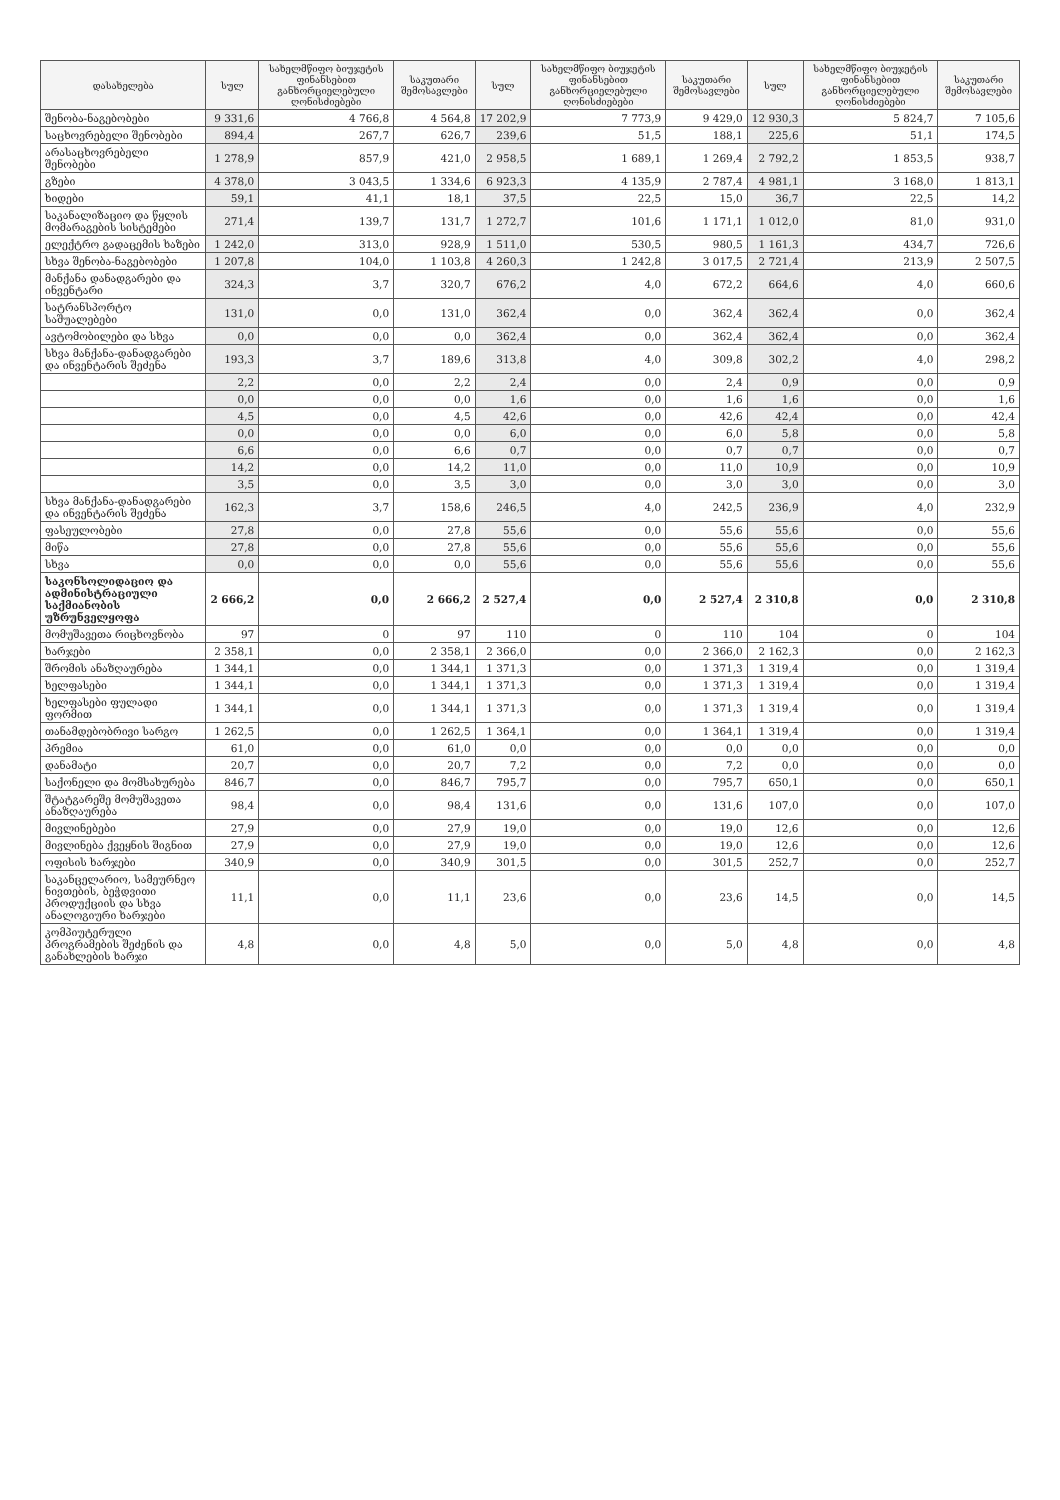| დასახელება | სულ | სახელმწიფო ბიუჯეტის ფინანსებით განხორციელებული ღონისძიებები | საკუთარი შემოსავლები | სულ | სახელმწიფო ბიუჯეტის ფინანსებით განხორციელებული ღონისძიებები | საკუთარი შემოსავლები | სულ | სახელმწიფო ბიუჯეტის ფინანსებით განხორციელებული ღონისძიებები | საკუთარი შემოსავლები |
| --- | --- | --- | --- | --- | --- | --- | --- | --- | --- |
| შენობა-ნაგებობები | 9 331,6 | 4 766,8 | 4 564,8 | 17 202,9 | 7 773,9 | 9 429,0 | 12 930,3 | 5 824,7 | 7 105,6 |
| საცხოვრებელი შენობები | 894,4 | 267,7 | 626,7 | 239,6 | 51,5 | 188,1 | 225,6 | 51,1 | 174,5 |
| არასაცხოვრებელი შენობები | 1 278,9 | 857,9 | 421,0 | 2 958,5 | 1 689,1 | 1 269,4 | 2 792,2 | 1 853,5 | 938,7 |
| გზები | 4 378,0 | 3 043,5 | 1 334,6 | 6 923,3 | 4 135,9 | 2 787,4 | 4 981,1 | 3 168,0 | 1 813,1 |
| ხიდები | 59,1 | 41,1 | 18,1 | 37,5 | 22,5 | 15,0 | 36,7 | 22,5 | 14,2 |
| საკანალიზაციო და წყლის მომარაგების სისტემები | 271,4 | 139,7 | 131,7 | 1 272,7 | 101,6 | 1 171,1 | 1 012,0 | 81,0 | 931,0 |
| ელექტრო გადაცემის ხაზები | 1 242,0 | 313,0 | 928,9 | 1 511,0 | 530,5 | 980,5 | 1 161,3 | 434,7 | 726,6 |
| სხვა შენობა-ნაგებობები | 1 207,8 | 104,0 | 1 103,8 | 4 260,3 | 1 242,8 | 3 017,5 | 2 721,4 | 213,9 | 2 507,5 |
| მანქანა დანადგარები და ინვენტარი | 324,3 | 3,7 | 320,7 | 676,2 | 4,0 | 672,2 | 664,6 | 4,0 | 660,6 |
| სატრანსპორტო საშუალებები | 131,0 | 0,0 | 131,0 | 362,4 | 0,0 | 362,4 | 362,4 | 0,0 | 362,4 |
| ავტომობილები და სხვა | 0,0 | 0,0 | 0,0 | 362,4 | 0,0 | 362,4 | 362,4 | 0,0 | 362,4 |
| სხვა მანქანა-დანადგარები და ინვენტარის შეძენა | 193,3 | 3,7 | 189,6 | 313,8 | 4,0 | 309,8 | 302,2 | 4,0 | 298,2 |
| | 2,2 | 0,0 | 2,2 | 2,4 | 0,0 | 2,4 | 0,9 | 0,0 | 0,9 |
| | 0,0 | 0,0 | 0,0 | 1,6 | 0,0 | 1,6 | 1,6 | 0,0 | 1,6 |
| | 4,5 | 0,0 | 4,5 | 42,6 | 0,0 | 42,6 | 42,4 | 0,0 | 42,4 |
| | 0,0 | 0,0 | 0,0 | 6,0 | 0,0 | 6,0 | 5,8 | 0,0 | 5,8 |
| | 6,6 | 0,0 | 6,6 | 0,7 | 0,0 | 0,7 | 0,7 | 0,0 | 0,7 |
| | 14,2 | 0,0 | 14,2 | 11,0 | 0,0 | 11,0 | 10,9 | 0,0 | 10,9 |
| | 3,5 | 0,0 | 3,5 | 3,0 | 0,0 | 3,0 | 3,0 | 0,0 | 3,0 |
| სხვა მანქანა-დანადგარები და ინვენტარის შეძენა | 162,3 | 3,7 | 158,6 | 246,5 | 4,0 | 242,5 | 236,9 | 4,0 | 232,9 |
| ფასეულობები | 27,8 | 0,0 | 27,8 | 55,6 | 0,0 | 55,6 | 55,6 | 0,0 | 55,6 |
| მიწა | 27,8 | 0,0 | 27,8 | 55,6 | 0,0 | 55,6 | 55,6 | 0,0 | 55,6 |
| სხვა | 0,0 | 0,0 | 0,0 | 55,6 | 0,0 | 55,6 | 55,6 | 0,0 | 55,6 |
| საკონსოლიდაციო და ადმინისტრაციული საქმიანობის უზრუნველყოფა | 2 666,2 | 0,0 | 2 666,2 | 2 527,4 | 0,0 | 2 527,4 | 2 310,8 | 0,0 | 2 310,8 |
| მომუშავეთა რიცხოვნობა | 97 | 0 | 97 | 110 | 0 | 110 | 104 | 0 | 104 |
| ხარჯები | 2 358,1 | 0,0 | 2 358,1 | 2 366,0 | 0,0 | 2 366,0 | 2 162,3 | 0,0 | 2 162,3 |
| შრომის ანაზღაურება | 1 344,1 | 0,0 | 1 344,1 | 1 371,3 | 0,0 | 1 371,3 | 1 319,4 | 0,0 | 1 319,4 |
| ხელფასები | 1 344,1 | 0,0 | 1 344,1 | 1 371,3 | 0,0 | 1 371,3 | 1 319,4 | 0,0 | 1 319,4 |
| ხელფასები ფულადი ფორმით | 1 344,1 | 0,0 | 1 344,1 | 1 371,3 | 0,0 | 1 371,3 | 1 319,4 | 0,0 | 1 319,4 |
| თანამდებობრივი სარგო | 1 262,5 | 0,0 | 1 262,5 | 1 364,1 | 0,0 | 1 364,1 | 1 319,4 | 0,0 | 1 319,4 |
| პრემია | 61,0 | 0,0 | 61,0 | 0,0 | 0,0 | 0,0 | 0,0 | 0,0 | 0,0 |
| დანამატი | 20,7 | 0,0 | 20,7 | 7,2 | 0,0 | 7,2 | 0,0 | 0,0 | 0,0 |
| საქონელი და მომსახურება | 846,7 | 0,0 | 846,7 | 795,7 | 0,0 | 795,7 | 650,1 | 0,0 | 650,1 |
| შტატგარეშე მომუშავეთა ანაზღაურება | 98,4 | 0,0 | 98,4 | 131,6 | 0,0 | 131,6 | 107,0 | 0,0 | 107,0 |
| მივლინებები | 27,9 | 0,0 | 27,9 | 19,0 | 0,0 | 19,0 | 12,6 | 0,0 | 12,6 |
| მივლინება ქვეყნის შიგნით | 27,9 | 0,0 | 27,9 | 19,0 | 0,0 | 19,0 | 12,6 | 0,0 | 12,6 |
| ოფისის ხარჯები | 340,9 | 0,0 | 340,9 | 301,5 | 0,0 | 301,5 | 252,7 | 0,0 | 252,7 |
| საკანცელარიო, სამეურნეო ნივთების, ბეჭდვითი პროდუქციის და სხვა ანალოგიური ხარჯები | 11,1 | 0,0 | 11,1 | 23,6 | 0,0 | 23,6 | 14,5 | 0,0 | 14,5 |
| კომპიუტერული პროგრამების შეძენის და განახლების ხარჯი | 4,8 | 0,0 | 4,8 | 5,0 | 0,0 | 5,0 | 4,8 | 0,0 | 4,8 |